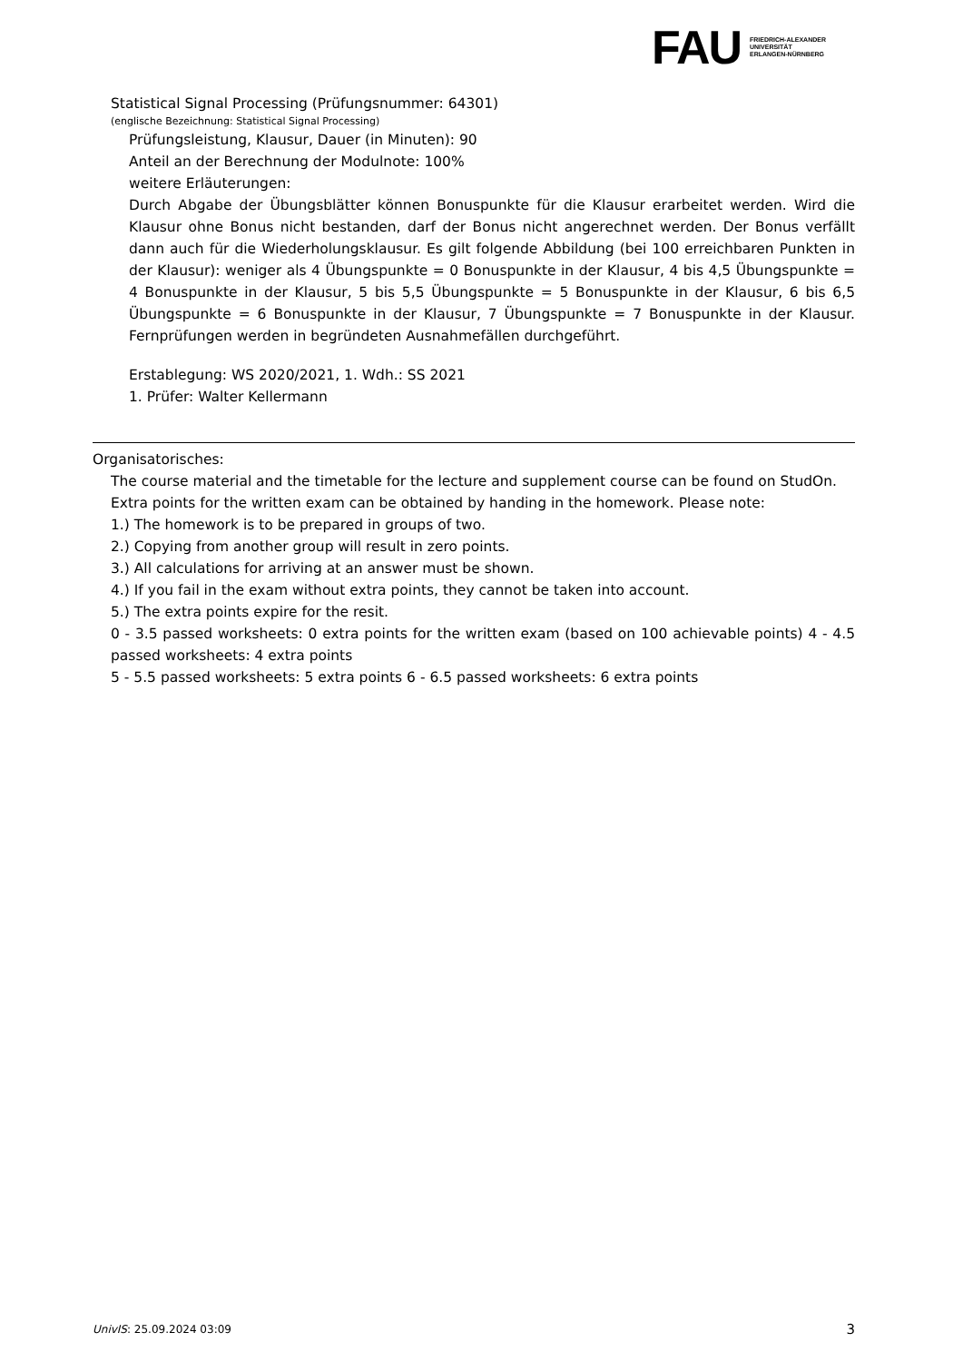FAU
FRIEDRICH-ALEXANDER
UNIVERSITÄT
ERLANGEN-NÜRNBERG
Statistical Signal Processing (Prüfungsnummer: 64301)
(englische Bezeichnung: Statistical Signal Processing)
Prüfungsleistung, Klausur, Dauer (in Minuten): 90
Anteil an der Berechnung der Modulnote: 100%
weitere Erläuterungen:
Durch Abgabe der Übungsblätter können Bonuspunkte für die Klausur erarbeitet werden. Wird die Klausur ohne Bonus nicht bestanden, darf der Bonus nicht angerechnet werden. Der Bonus verfällt dann auch für die Wiederholungsklausur. Es gilt folgende Abbildung (bei 100 erreichbaren Punkten in der Klausur): weniger als 4 Übungspunkte = 0 Bonuspunkte in der Klausur, 4 bis 4,5 Übungspunkte = 4 Bonuspunkte in der Klausur, 5 bis 5,5 Übungspunkte = 5 Bonuspunkte in der Klausur, 6 bis 6,5 Übungspunkte = 6 Bonuspunkte in der Klausur, 7 Übungspunkte = 7 Bonuspunkte in der Klausur. Fernprüfungen werden in begründeten Ausnahmefällen durchgeführt.
Erstablegung: WS 2020/2021, 1. Wdh.: SS 2021
1. Prüfer: Walter Kellermann
Organisatorisches:
The course material and the timetable for the lecture and supplement course can be found on StudOn.
Extra points for the written exam can be obtained by handing in the homework. Please note:
1.) The homework is to be prepared in groups of two.
2.) Copying from another group will result in zero points.
3.) All calculations for arriving at an answer must be shown.
4.) If you fail in the exam without extra points, they cannot be taken into account.
5.) The extra points expire for the resit.
0 - 3.5 passed worksheets: 0 extra points for the written exam (based on 100 achievable points) 4 - 4.5 passed worksheets: 4 extra points
5 - 5.5 passed worksheets: 5 extra points 6 - 6.5 passed worksheets: 6 extra points
UnivIS: 25.09.2024 03:09 3